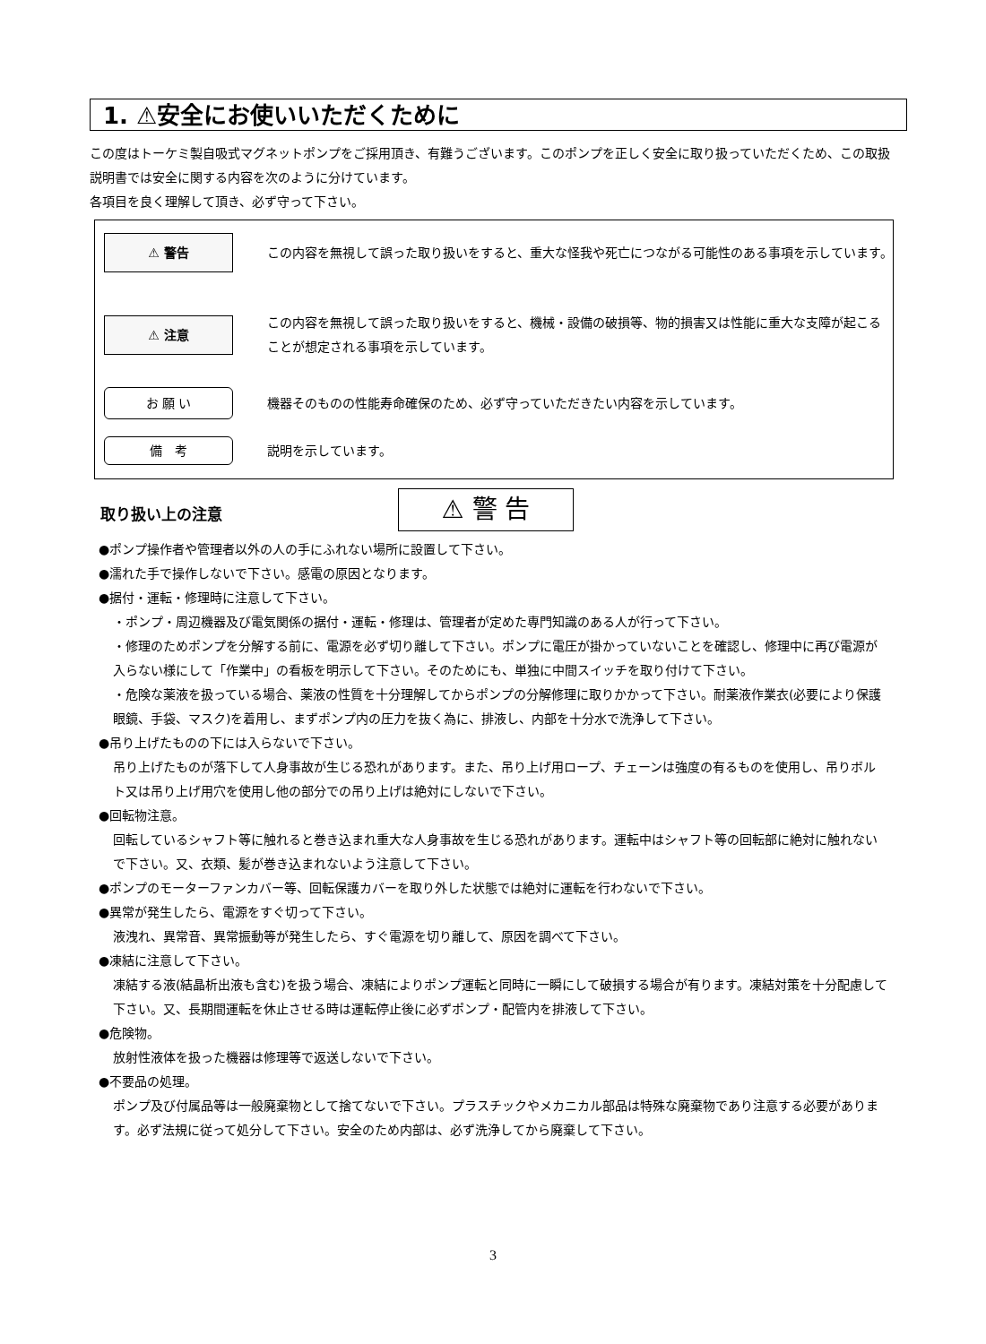1. ⚠安全にお使いいただくために
この度はトーケミ製自吸式マグネットポンプをご採用頂き、有難うございます。このポンプを正しく安全に取り扱っていただくため、この取扱説明書では安全に関する内容を次のように分けています。
各項目を良く理解して頂き、必ず守って下さい。
⚠ 警告
この内容を無視して誤った取り扱いをすると、重大な怪我や死亡につながる可能性のある事項を示しています。
⚠ 注意
この内容を無視して誤った取り扱いをすると、機械・設備の破損等、物的損害又は性能に重大な支障が起こることが想定される事項を示しています。
お 願 い
機器そのものの性能寿命確保のため、必ず守っていただきたい内容を示しています。
備　考
説明を示しています。
取り扱い上の注意 ⚠ 警 告
●ポンプ操作者や管理者以外の人の手にふれない場所に設置して下さい。
●濡れた手で操作しないで下さい。感電の原因となります。
●据付・運転・修理時に注意して下さい。
・ポンプ・周辺機器及び電気関係の据付・運転・修理は、管理者が定めた専門知識のある人が行って下さい。
・修理のためポンプを分解する前に、電源を必ず切り離して下さい。ポンプに電圧が掛かっていないことを確認し、修理中に再び電源が入らない様にして「作業中」の看板を明示して下さい。そのためにも、単独に中間スイッチを取り付けて下さい。
・危険な薬液を扱っている場合、薬液の性質を十分理解してからポンプの分解修理に取りかかって下さい。耐薬液作業衣(必要により保護眼鏡、手袋、マスク)を着用し、まずポンプ内の圧力を抜く為に、排液し、内部を十分水で洗浄して下さい。
●吊り上げたものの下には入らないで下さい。
吊り上げたものが落下して人身事故が生じる恐れがあります。また、吊り上げ用ロープ、チェーンは強度の有るものを使用し、吊りボルト又は吊り上げ用穴を使用し他の部分での吊り上げは絶対にしないで下さい。
●回転物注意。
回転しているシャフト等に触れると巻き込まれ重大な人身事故を生じる恐れがあります。運転中はシャフト等の回転部に絶対に触れないで下さい。又、衣類、髪が巻き込まれないよう注意して下さい。
●ポンプのモーターファンカバー等、回転保護カバーを取り外した状態では絶対に運転を行わないで下さい。
●異常が発生したら、電源をすぐ切って下さい。
液洩れ、異常音、異常振動等が発生したら、すぐ電源を切り離して、原因を調べて下さい。
●凍結に注意して下さい。
凍結する液(結晶析出液も含む)を扱う場合、凍結によりポンプ運転と同時に一瞬にして破損する場合が有ります。凍結対策を十分配慮して下さい。又、長期間運転を休止させる時は運転停止後に必ずポンプ・配管内を排液して下さい。
●危険物。
放射性液体を扱った機器は修理等で返送しないで下さい。
●不要品の処理。
ポンプ及び付属品等は一般廃棄物として捨てないで下さい。プラスチックやメカニカル部品は特殊な廃棄物であり注意する必要があります。必ず法規に従って処分して下さい。安全のため内部は、必ず洗浄してから廃棄して下さい。
3